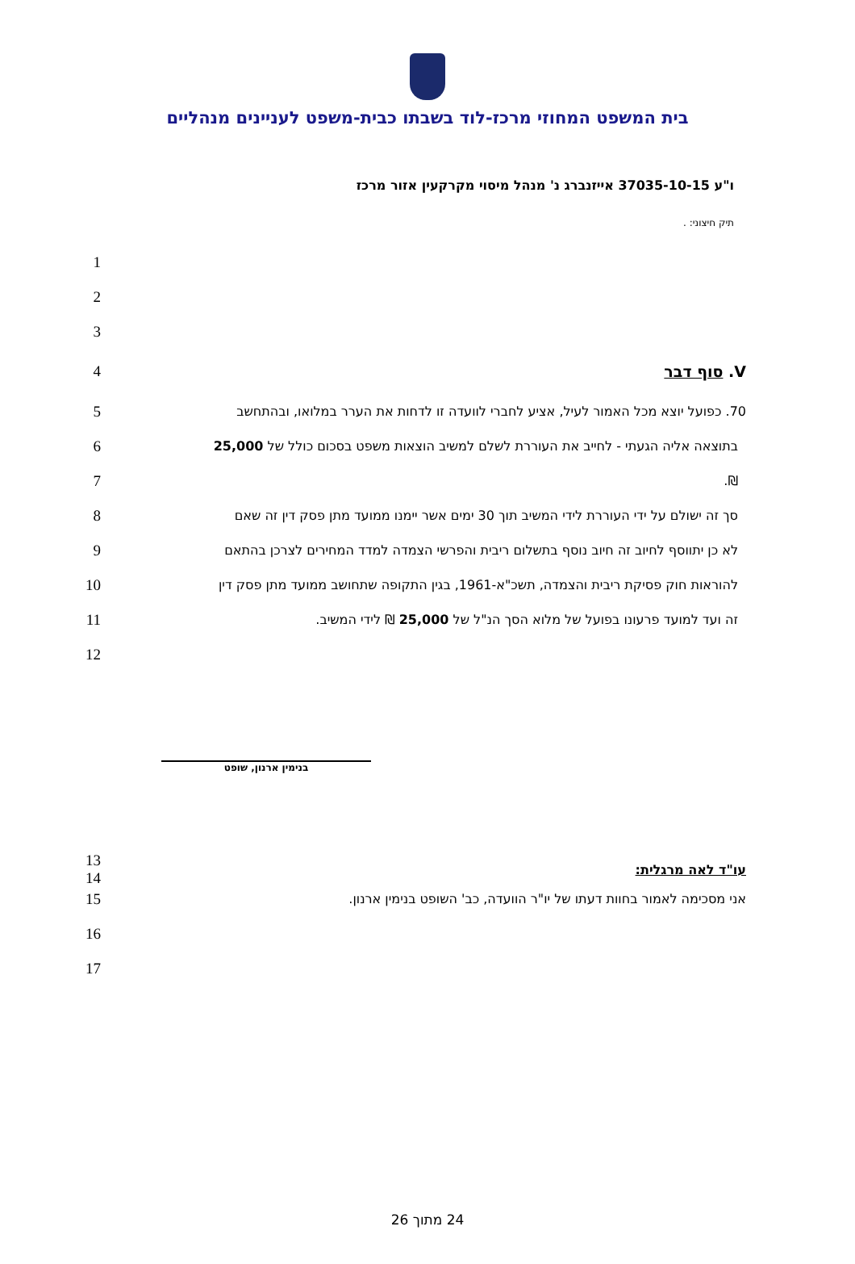בית המשפט המחוזי מרכז-לוד בשבתו כבית-משפט לעניינים מנהליים
ו"ע 37035-10-15 אייזנברג נ' מנהל מיסוי מקרקעין אזור מרכז
תיק חיצוני: .
1
2
3
4 V. סוף דבר
5 70. כפועל יוצא מכל האמור לעיל, אציע לחברי לוועדה זו לדחות את הערר במלואו, ובהתחשב
6 בתוצאה אליה הגעתי - לחייב את העוררת לשלם למשיב הוצאות משפט בסכום כולל של 25,000
7 ₪.
8 סך זה ישולם על ידי העוררת לידי המשיב תוך 30 ימים אשר יימנו ממועד מתן פסק דין זה שאם
9 לא כן יתווסף לחיוב זה חיוב נוסף בתשלום ריבית והפרשי הצמדה למדד המחירים לצרכן בהתאם
10 להוראות חוק פסיקת ריבית והצמדה, תשכ"א-1961, בגין התקופה שתחושב ממועד מתן פסק דין
11 זה ועד למועד פרעונו בפועל של מלוא הסך הנ"ל של 25,000 ₪ לידי המשיב.
12
בנימין ארנון, שופט
13
14 עו"ד לאה מרגלית:
15 אני מסכימה לאמור בחוות דעתו של יו"ר הוועדה, כב' השופט בנימין ארנון.
16
17
24 מתוך 26